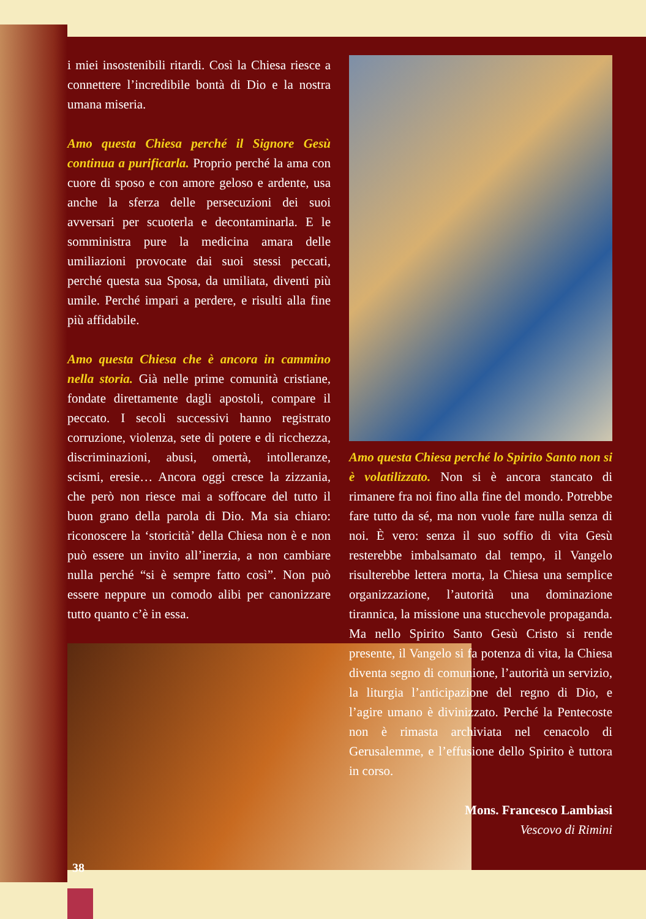i miei insostenibili ritardi. Così la Chiesa riesce a connettere l’incredibile bontà di Dio e la nostra umana miseria.
Amo questa Chiesa perché il Signore Gesù continua a purificarla. Proprio perché la ama con cuore di sposo e con amore geloso e ardente, usa anche la sferza delle persecuzioni dei suoi avversari per scuoterla e decontaminarla. E le somministra pure la medicina amara delle umiliazioni provocate dai suoi stessi peccati, perché questa sua Sposa, da umiliata, diventi più umile. Perché impari a perdere, e risulti alla fine più affidabile.
Amo questa Chiesa che è ancora in cammino nella storia. Già nelle prime comunità cristiane, fondate direttamente dagli apostoli, compare il peccato. I secoli successivi hanno registrato corruzione, violenza, sete di potere e di ricchezza, discriminazioni, abusi, omertà, intolleranze, scismi, eresie… Ancora oggi cresce la zizzania, che però non riesce mai a soffocare del tutto il buon grano della parola di Dio. Ma sia chiaro: riconoscere la ‘storicità’ della Chiesa non è e non può essere un invito all’inerzia, a non cambiare nulla perché “si è sempre fatto così”. Non può essere neppure un comodo alibi per canonizzare tutto quanto c’è in essa.
Amo questa Chiesa perché lo Spirito Santo non si è volatilizzato. Non si è ancora stancato di rimanere fra noi fino alla fine del mondo. Potrebbe fare tutto da sé, ma non vuole fare nulla senza di noi. È vero: senza il suo soffio di vita Gesù resterebbe imbalsamato dal tempo, il Vangelo risulterebbe lettera morta, la Chiesa una semplice organizzazione, l’autorità una dominazione tirannica, la missione una stucchevole propaganda. Ma nello Spirito Santo Gesù Cristo si rende presente, il Vangelo si fa potenza di vita, la Chiesa diventa segno di comunione, l’autorità un servizio, la liturgia l’anticipazione del regno di Dio, e l’agire umano è divinizzato. Perché la Pentecoste non è rimasta archiviata nel cenacolo di Gerusalemme, e l’effusione dello Spirito è tuttora in corso.
Mons. Francesco Lambiasi
Vescovo di Rimini
38